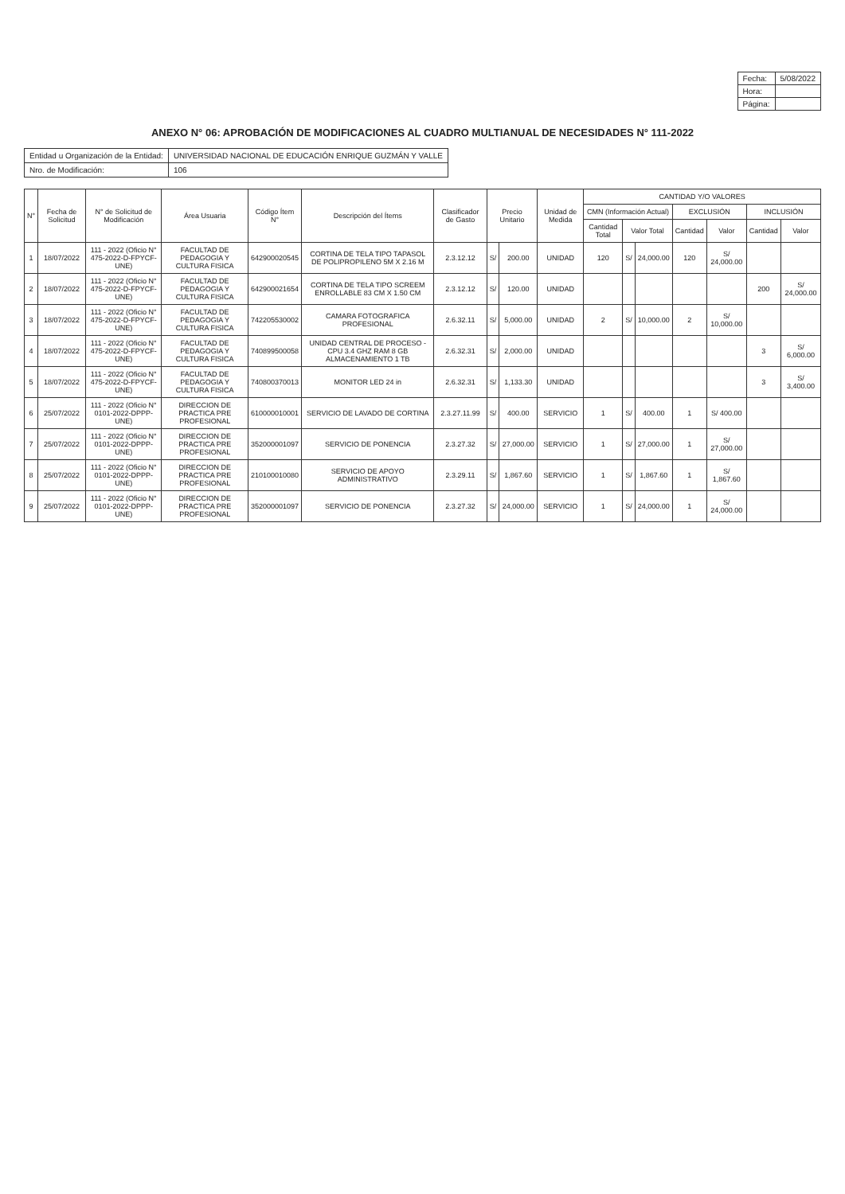| Fecha: | 5/08/2022 |
| Hora: | |
| Página: | |
ANEXO N° 06: APROBACIÓN DE MODIFICACIONES AL CUADRO MULTIANUAL DE NECESIDADES N° 111-2022
| Entidad u Organización de la Entidad: | UNIVERSIDAD NACIONAL DE EDUCACIÓN ENRIQUE GUZMÁN Y VALLE |
| Nro. de Modificación: | 106 |
| N° | Fecha de Solicitud | N° de Solicitud de Modificación | Área Usuaria | Código Ítem N° | Descripción del Ítems | Clasificador de Gasto | Precio Unitario | | Unidad de Medida | CANTIDAD Y/O VALORES | | | | | | |
| --- | --- | --- | --- | --- | --- | --- | --- | --- | --- | --- | --- | --- | --- | --- | --- | --- |
| | | | | | | | | | | CMN (Información Actual) | | | EXCLUSIÓN | | INCLUSIÓN | |
| | | | | | | | | | | Cantidad Total | Valor Total | | Cantidad | Valor | Cantidad | Valor |
| 1 | 18/07/2022 | 111 - 2022 (Oficio N° 475-2022-D-FPYCF-UNE) | FACULTAD DE PEDAGOGIA Y CULTURA FISICA | 642900020545 | CORTINA DE TELA TIPO TAPASOL DE POLIPROPILENO 5M X 2.16 M | 2.3.12.12 | S/ | 200.00 | UNIDAD | 120 | S/ | 24,000.00 | 120 | S/ 24,000.00 | | |
| 2 | 18/07/2022 | 111 - 2022 (Oficio N° 475-2022-D-FPYCF-UNE) | FACULTAD DE PEDAGOGIA Y CULTURA FISICA | 642900021654 | CORTINA DE TELA TIPO SCREEM ENROLLABLE 83 CM X 1.50 CM | 2.3.12.12 | S/ | 120.00 | UNIDAD | | | | | | 200 | S/ 24,000.00 |
| 3 | 18/07/2022 | 111 - 2022 (Oficio N° 475-2022-D-FPYCF-UNE) | FACULTAD DE PEDAGOGIA Y CULTURA FISICA | 742205530002 | CAMARA FOTOGRAFICA PROFESIONAL | 2.6.32.11 | S/ | 5,000.00 | UNIDAD | 2 | S/ | 10,000.00 | 2 | S/ 10,000.00 | | |
| 4 | 18/07/2022 | 111 - 2022 (Oficio N° 475-2022-D-FPYCF-UNE) | FACULTAD DE PEDAGOGIA Y CULTURA FISICA | 740899500058 | UNIDAD CENTRAL DE PROCESO - CPU 3.4 GHZ RAM 8 GB ALMACENAMIENTO 1 TB | 2.6.32.31 | S/ | 2,000.00 | UNIDAD | | | | | | 3 | S/ 6,000.00 |
| 5 | 18/07/2022 | 111 - 2022 (Oficio N° 475-2022-D-FPYCF-UNE) | FACULTAD DE PEDAGOGIA Y CULTURA FISICA | 740800370013 | MONITOR LED 24 in | 2.6.32.31 | S/ | 1,133.30 | UNIDAD | | | | | | 3 | S/ 3,400.00 |
| 6 | 25/07/2022 | 111 - 2022 (Oficio N° 0101-2022-DPPP-UNE) | DIRECCION DE PRACTICA PRE PROFESIONAL | 610000010001 | SERVICIO DE LAVADO DE CORTINA | 2.3.27.11.99 | S/ | 400.00 | SERVICIO | 1 | S/ | 400.00 | 1 | S/ 400.00 | | |
| 7 | 25/07/2022 | 111 - 2022 (Oficio N° 0101-2022-DPPP-UNE) | DIRECCION DE PRACTICA PRE PROFESIONAL | 352000001097 | SERVICIO DE PONENCIA | 2.3.27.32 | S/ | 27,000.00 | SERVICIO | 1 | S/ | 27,000.00 | 1 | S/ 27,000.00 | | |
| 8 | 25/07/2022 | 111 - 2022 (Oficio N° 0101-2022-DPPP-UNE) | DIRECCION DE PRACTICA PRE PROFESIONAL | 210100010080 | SERVICIO DE APOYO ADMINISTRATIVO | 2.3.29.11 | S/ | 1,867.60 | SERVICIO | 1 | S/ | 1,867.60 | 1 | S/ 1,867.60 | | |
| 9 | 25/07/2022 | 111 - 2022 (Oficio N° 0101-2022-DPPP-UNE) | DIRECCION DE PRACTICA PRE PROFESIONAL | 352000001097 | SERVICIO DE PONENCIA | 2.3.27.32 | S/ | 24,000.00 | SERVICIO | 1 | S/ | 24,000.00 | 1 | S/ 24,000.00 | | |